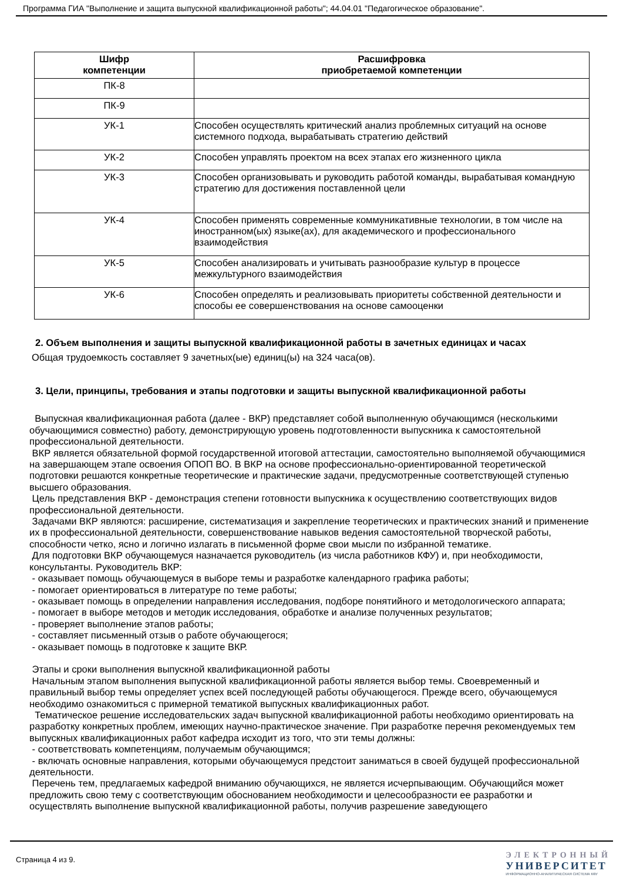Программа ГИА "Выполнение и защита выпускной квалификационной работы"; 44.04.01 "Педагогическое образование".
| Шифр компетенции | Расшифровка приобретаемой компетенции |
| --- | --- |
| ПК-8 | |
| ПК-9 | |
| УК-1 | Способен осуществлять критический анализ проблемных ситуаций на основе системного подхода, вырабатывать стратегию действий |
| УК-2 | Способен управлять проектом на всех этапах его жизненного цикла |
| УК-3 | Способен организовывать и руководить работой команды, вырабатывая командную стратегию для достижения поставленной цели |
| УК-4 | Способен применять современные коммуникативные технологии, в том числе на иностранном(ых) языке(ах), для академического и профессионального взаимодействия |
| УК-5 | Способен анализировать и учитывать разнообразие культур в процессе межкультурного взаимодействия |
| УК-6 | Способен определять и реализовывать приоритеты собственной деятельности и способы ее совершенствования на основе самооценки |
2. Объем выполнения и защиты выпускной квалификационной работы в зачетных единицах и часах
Общая трудоемкость составляет 9 зачетных(ые) единиц(ы) на 324 часа(ов).
3. Цели, принципы, требования и этапы подготовки и защиты выпускной квалификационной работы
Выпускная квалификационная работа (далее - ВКР) представляет собой выполненную обучающимся (несколькими обучающимися совместно) работу, демонстрирующую уровень подготовленности выпускника к самостоятельной профессиональной деятельности.
ВКР является обязательной формой государственной итоговой аттестации, самостоятельно выполняемой обучающимися на завершающем этапе освоения ОПОП ВО. В ВКР на основе профессионально-ориентированной теоретической подготовки решаются конкретные теоретические и практические задачи, предусмотренные соответствующей ступенью высшего образования.
Цель представления ВКР - демонстрация степени готовности выпускника к осуществлению соответствующих видов профессиональной деятельности.
Задачами ВКР являются: расширение, систематизация и закрепление теоретических и практических знаний и применение их в профессиональной деятельности, совершенствование навыков ведения самостоятельной творческой работы, способности четко, ясно и логично излагать в письменной форме свои мысли по избранной тематике.
Для подготовки ВКР обучающемуся назначается руководитель (из числа работников КФУ) и, при необходимости, консультанты. Руководитель ВКР:
- оказывает помощь обучающемуся в выборе темы и разработке календарного графика работы;
- помогает ориентироваться в литературе по теме работы;
- оказывает помощь в определении направления исследования, подборе понятийного и методологического аппарата;
- помогает в выборе методов и методик исследования, обработке и анализе полученных результатов;
- проверяет выполнение этапов работы;
- составляет письменный отзыв о работе обучающегося;
- оказывает помощь в подготовке к защите ВКР.
Этапы и сроки выполнения выпускной квалификационной работы
Начальным этапом выполнения выпускной квалификационной работы является выбор темы. Своевременный и правильный выбор темы определяет успех всей последующей работы обучающегося. Прежде всего, обучающемуся необходимо ознакомиться с примерной тематикой выпускных квалификационных работ.
Тематическое решение исследовательских задач выпускной квалификационной работы необходимо ориентировать на разработку конкретных проблем, имеющих научно-практическое значение. При разработке перечня рекомендуемых тем выпускных квалификационных работ кафедра исходит из того, что эти темы должны:
- соответствовать компетенциям, получаемым обучающимся;
- включать основные направления, которыми обучающемуся предстоит заниматься в своей будущей профессиональной деятельности.
Перечень тем, предлагаемых кафедрой вниманию обучающихся, не является исчерпывающим. Обучающийся может предложить свою тему с соответствующим обоснованием необходимости и целесообразности ее разработки и осуществлять выполнение выпускной квалификационной работы, получив разрешение заведующего
Страница 4 из 9.
ЭЛЕКТРОННЫЙ
УНИВЕРСИТЕТ
ИНФОРМАЦИОННО-АНАЛИТИЧЕСКАЯ СИСТЕМА КФУ